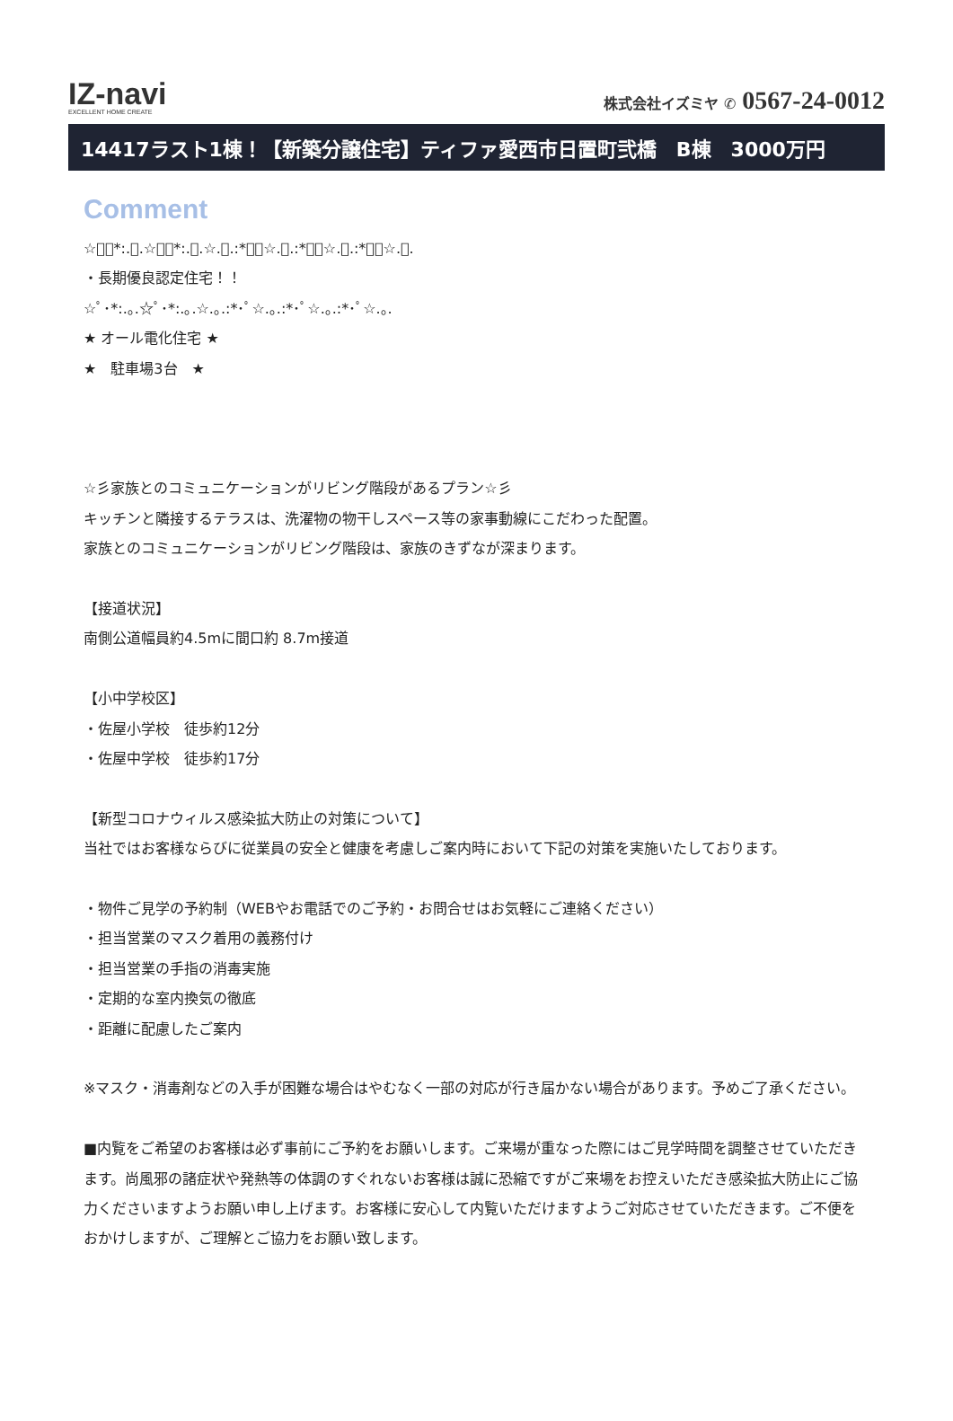IZ-navi
EXCELLENT HOME CREATE
株式会社イズミヤ ✆ 0567-24-0012
14417ラスト1棟！【新築分譲住宅】ティファ愛西市日置町弐橋　B棟　3000万円
Comment
☆ﾟ･*:.｡.☆ﾟ･*:.｡.☆.｡.:*･ﾟ☆.｡.:*･ﾟ☆.｡.:*･ﾟ☆.｡.
・長期優良認定住宅！！
☆ﾟ･*:.｡.☆ﾟ･*:.｡.☆.｡.:*･ﾟ☆.｡.:*･ﾟ☆.｡.:*･ﾟ☆.｡.
★ オール電化住宅 ★
★　駐車場3台　★
☆彡家族とのコミュニケーションがリビング階段があるプラン☆彡
キッチンと隣接するテラスは、洗濯物の物干しスペース等の家事動線にこだわった配置。
家族とのコミュニケーションがリビング階段は、家族のきずなが深まります。
【接道状況】
南側公道幅員約4.5mに間口約 8.7m接道
【小中学校区】
・佐屋小学校　徒歩約12分
・佐屋中学校　徒歩約17分
【新型コロナウィルス感染拡大防止の対策について】
当社ではお客様ならびに従業員の安全と健康を考慮しご案内時において下記の対策を実施いたしております。
・物件ご見学の予約制（WEBやお電話でのご予約・お問合せはお気軽にご連絡ください）
・担当営業のマスク着用の義務付け
・担当営業の手指の消毒実施
・定期的な室内換気の徹底
・距離に配慮したご案内
※マスク・消毒剤などの入手が困難な場合はやむなく一部の対応が行き届かない場合があります。予めご了承ください。
■内覧をご希望のお客様は必ず事前にご予約をお願いします。ご来場が重なった際にはご見学時間を調整させていただきます。尚風邪の諸症状や発熱等の体調のすぐれないお客様は誠に恐縮ですがご来場をお控えいただき感染拡大防止にご協力くださいますようお願い申し上げます。お客様に安心して内覧いただけますようご対応させていただきます。ご不便をおかけしますが、ご理解とご協力をお願い致します。